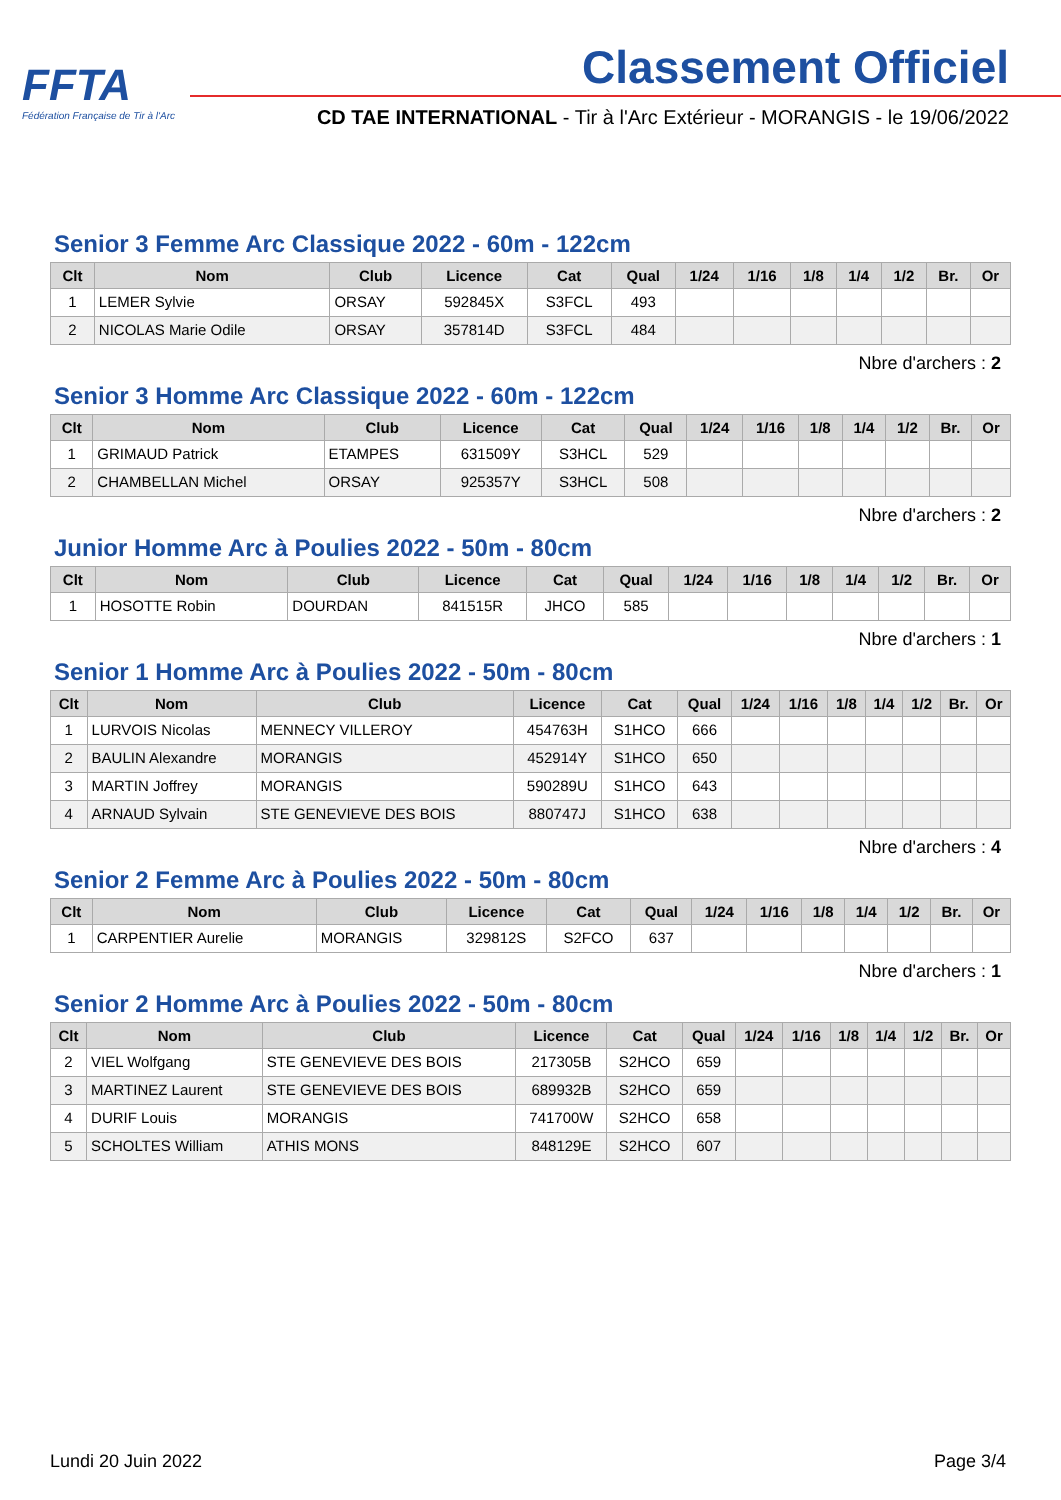FFTA
Fédération Française de Tir à l'Arc
Classement Officiel
CD TAE INTERNATIONAL - Tir à l'Arc Extérieur - MORANGIS - le 19/06/2022
Senior 3 Femme Arc Classique 2022 - 60m - 122cm
| Clt | Nom | Club | Licence | Cat | Qual | 1/24 | 1/16 | 1/8 | 1/4 | 1/2 | Br. | Or |
| --- | --- | --- | --- | --- | --- | --- | --- | --- | --- | --- | --- | --- |
| 1 | LEMER Sylvie | ORSAY | 592845X | S3FCL | 493 | | | | | | | |
| 2 | NICOLAS Marie Odile | ORSAY | 357814D | S3FCL | 484 | | | | | | | |
Nbre d'archers : 2
Senior 3 Homme Arc Classique 2022 - 60m - 122cm
| Clt | Nom | Club | Licence | Cat | Qual | 1/24 | 1/16 | 1/8 | 1/4 | 1/2 | Br. | Or |
| --- | --- | --- | --- | --- | --- | --- | --- | --- | --- | --- | --- | --- |
| 1 | GRIMAUD Patrick | ETAMPES | 631509Y | S3HCL | 529 | | | | | | | |
| 2 | CHAMBELLAN Michel | ORSAY | 925357Y | S3HCL | 508 | | | | | | | |
Nbre d'archers : 2
Junior Homme Arc à Poulies 2022 - 50m - 80cm
| Clt | Nom | Club | Licence | Cat | Qual | 1/24 | 1/16 | 1/8 | 1/4 | 1/2 | Br. | Or |
| --- | --- | --- | --- | --- | --- | --- | --- | --- | --- | --- | --- | --- |
| 1 | HOSOTTE Robin | DOURDAN | 841515R | JHCO | 585 | | | | | | | |
Nbre d'archers : 1
Senior 1 Homme Arc à Poulies 2022 - 50m - 80cm
| Clt | Nom | Club | Licence | Cat | Qual | 1/24 | 1/16 | 1/8 | 1/4 | 1/2 | Br. | Or |
| --- | --- | --- | --- | --- | --- | --- | --- | --- | --- | --- | --- | --- |
| 1 | LURVOIS Nicolas | MENNECY VILLEROY | 454763H | S1HCO | 666 | | | | | | | |
| 2 | BAULIN Alexandre | MORANGIS | 452914Y | S1HCO | 650 | | | | | | | |
| 3 | MARTIN Joffrey | MORANGIS | 590289U | S1HCO | 643 | | | | | | | |
| 4 | ARNAUD Sylvain | STE GENEVIEVE DES BOIS | 880747J | S1HCO | 638 | | | | | | | |
Nbre d'archers : 4
Senior 2 Femme Arc à Poulies 2022 - 50m - 80cm
| Clt | Nom | Club | Licence | Cat | Qual | 1/24 | 1/16 | 1/8 | 1/4 | 1/2 | Br. | Or |
| --- | --- | --- | --- | --- | --- | --- | --- | --- | --- | --- | --- | --- |
| 1 | CARPENTIER Aurelie | MORANGIS | 329812S | S2FCO | 637 | | | | | | | |
Nbre d'archers : 1
Senior 2 Homme Arc à Poulies 2022 - 50m - 80cm
| Clt | Nom | Club | Licence | Cat | Qual | 1/24 | 1/16 | 1/8 | 1/4 | 1/2 | Br. | Or |
| --- | --- | --- | --- | --- | --- | --- | --- | --- | --- | --- | --- | --- |
| 2 | VIEL Wolfgang | STE GENEVIEVE DES BOIS | 217305B | S2HCO | 659 | | | | | | | |
| 3 | MARTINEZ Laurent | STE GENEVIEVE DES BOIS | 689932B | S2HCO | 659 | | | | | | | |
| 4 | DURIF Louis | MORANGIS | 741700W | S2HCO | 658 | | | | | | | |
| 5 | SCHOLTES William | ATHIS MONS | 848129E | S2HCO | 607 | | | | | | | |
Lundi 20 Juin 2022 Page 3/4